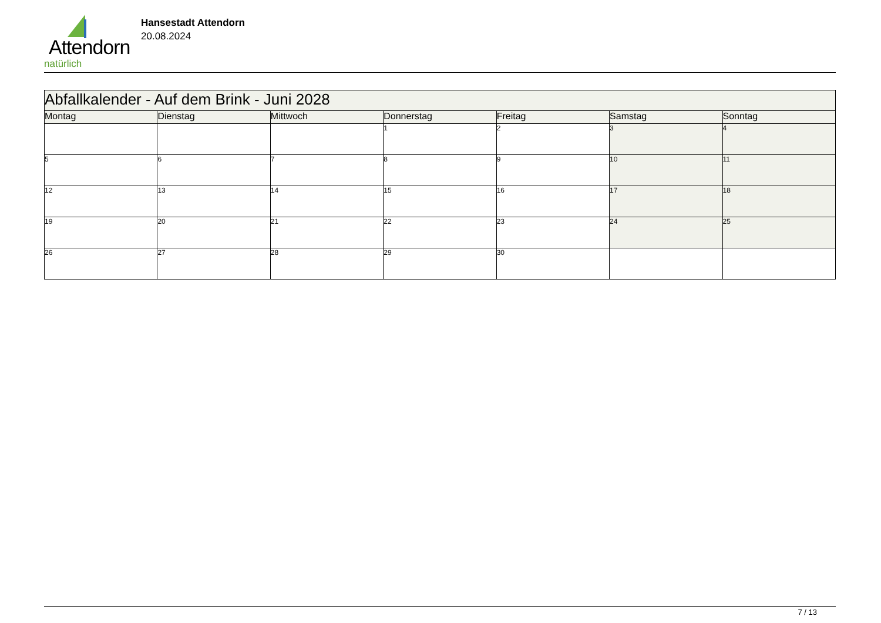Attendorn
natürlich
Hansestadt Attendorn
20.08.2024
| Abfallkalender - Auf dem Brink - Juni 2028 | | | | | | |
| --- | --- | --- | --- | --- | --- | --- |
| Montag | Dienstag | Mittwoch | Donnerstag | Freitag | Samstag | Sonntag |
| | | | 1 | 2 | 3 | 4 |
| 5 | 6 | 7 | 8 | 9 | 10 | 11 |
| 12 | 13 | 14 | 15 | 16 | 17 | 18 |
| 19 | 20 | 21 | 22 | 23 | 24 | 25 |
| 26 | 27 | 28 | 29 | 30 | | |
7 / 13